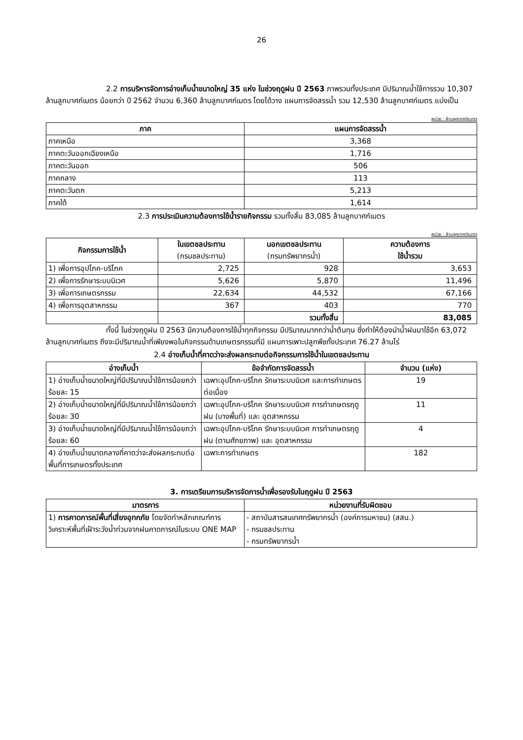26
2.2 การบริหารจัดการอ่างเก็บน้ำขนาดใหญ่ 35 แห่ง ในช่วงฤดูฝน ปี 2563 ภาพรวมทั้งประเทศ มีปริมาณน้ำใช้การรวม 10,307 ล้านลูกบาศก์เมตร น้อยกว่า ปี 2562 จำนวน 6,360 ล้านลูกบาศก์เมตร โดยได้วาง แผนการจัดสรรน้ำ รวม 12,530 ล้านลูกบาศก์เมตร แบ่งเป็น
หน่วย : ล้านลูกบาศก์เมตร
| ภาค | แผนการจัดสรรน้ำ |
| --- | --- |
| ภาคเหนือ | 3,368 |
| ภาคตะวันออกเฉียงเหนือ | 1,716 |
| ภาคตะวันออก | 506 |
| ภาคกลาง | 113 |
| ภาคตะวันตก | 5,213 |
| ภาคใต้ | 1,614 |
2.3 การประเมินความต้องการใช้น้ำรายกิจกรรม รวมทั้งสิ้น 83,085 ล้านลูกบาศก์เมตร
หน่วย : ล้านลูกบาศก์เมตร
| กิจกรรมการใช้น้ำ | ในเขตชลประทาน (กรมชลประทาน) | นอกเขตชลประทาน (กรมทรัพยากรน้ำ) | ความต้องการ ใช้น้ำรวม |
| --- | --- | --- | --- |
| 1) เพื่อการอุปโภค-บริโภค | 2,725 | 928 | 3,653 |
| 2) เพื่อการรักษาระบบนิเวศ | 5,626 | 5,870 | 11,496 |
| 3) เพื่อการเกษตรกรรม | 22,634 | 44,532 | 67,166 |
| 4) เพื่อการอุตสาหกรรม | 367 | 403 | 770 |
| | | รวมทั้งสิ้น | 83,085 |
ทั้งนี้ ในช่วงฤดูฝน ปี 2563 มีความต้องการใช้น้ำทุกกิจกรรม มีปริมาณมากกว่าน้ำต้นทุน ซึ่งทำให้ต้องนำน้ำฝนมาใช้อีก 63,072 ล้านลูกบาศก์เมตร ถึงจะมีปริมาณน้ำที่เพียงพอในกิจกรรมด้านเกษตรกรรมที่มี แผนการเพาะปลูกพืชทั้งประเทศ 76.27 ล้านไร่
2.4 อ่างเก็บน้ำที่คาดว่าจะส่งผลกระทบต่อกิจกรรมการใช้น้ำในเขตชลประทาน
| อ่างเก็บน้ำ | ข้อจำกัดการจัดสรรน้ำ | จำนวน (แห่ง) |
| --- | --- | --- |
| 1) อ่างเก็บน้ำขนาดใหญ่ที่มีปริมาณน้ำใช้การน้อยกว่าร้อยละ 15 | เฉพาะอุปโภค-บริโภค รักษาระบบนิเวศ และการทำเกษตรต่อเนื่อง | 19 |
| 2) อ่างเก็บน้ำขนาดใหญ่ที่มีปริมาณน้ำใช้การน้อยกว่าร้อยละ 30 | เฉพาะอุปโภค-บริโภค รักษาระบบนิเวศ การทำเกษตรฤดูฝน (บางพื้นที่) และ อุตสาหกรรม | 11 |
| 3) อ่างเก็บน้ำขนาดใหญ่ที่มีปริมาณน้ำใช้การน้อยกว่าร้อยละ 60 | เฉพาะอุปโภค-บริโภค รักษาระบบนิเวศ การทำเกษตรฤดูฝน (ตามศักยภาพ) และ อุตสาหกรรม | 4 |
| 4) อ่างเก็บน้ำขนาดกลางที่คาดว่าจะส่งผลกระทบต่อพื้นที่การเกษตรทั้งประเทศ | เฉพาะการทำเกษตร | 182 |
3. การเตรียมการบริหารจัดการน้ำเพื่อรองรับในฤดูฝน ปี 2563
| มาตรการ | หน่วยงานที่รับผิดชอบ |
| --- | --- |
| 1) การคาดการณ์พื้นที่เสี่ยงอุทกภัย โดยจัดทำหลักเกณฑ์การวิเคราะห์พื้นที่เฝ้าระวังน้ำท่วมจากฝนคาดการณ์ในระบบ ONE MAP | - สถาบันสารสนเทศทรัพยากรน้ำ (องค์การมหาชน) (สสน.) - กรมชลประทาน - กรมทรัพยากรน้ำ |